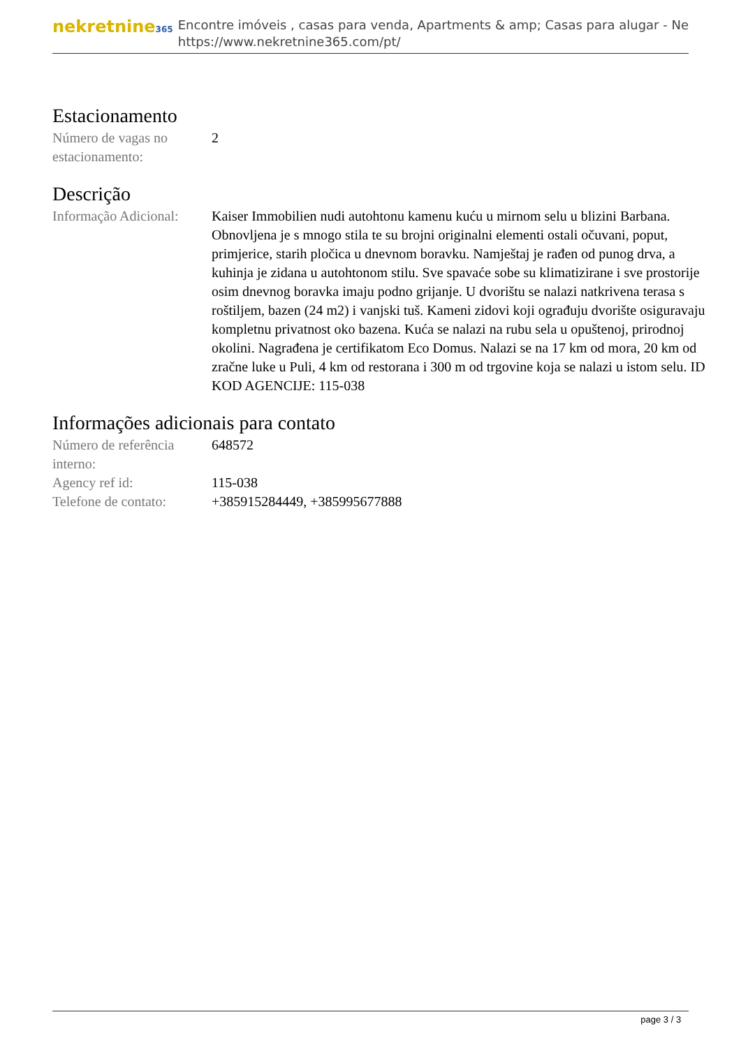nekretnine365
Encontre imóveis , casas para venda, Apartments & amp; Casas para alugar - Ne
https://www.nekretnine365.com/pt/
Estacionamento
| Número de vagas no estacionamento: | 2 |
Descrição
| Informação Adicional: | Kaiser Immobilien nudi autohtonu kamenu kuću u mirnom selu u blizini Barbana. Obnovljena je s mnogo stila te su brojni originalni elementi ostali očuvani, poput, primjerice, starih pločica u dnevnom boravku. Namještaj je rađen od punog drva, a kuhinja je zidana u autohtonom stilu. Sve spavaće sobe su klimatizirane i sve prostorije osim dnevnog boravka imaju podno grijanje. U dvorištu se nalazi natkrivena terasa s roštiljem, bazen (24 m2) i vanjski tuš. Kameni zidovi koji ograđuju dvorište osiguravaju kompletnu privatnost oko bazena. Kuća se nalazi na rubu sela u opuštenoj, prirodnoj okolini. Nagrađena je certifikatom Eco Domus. Nalazi se na 17 km od mora, 20 km od zračne luke u Puli, 4 km od restorana i 300 m od trgovine koja se nalazi u istom selu. ID KOD AGENCIJE: 115-038 |
Informações adicionais para contato
| Número de referência interno: | 648572 |
| Agency ref id: | 115-038 |
| Telefone de contato: | +385915284449, +385995677888 |
page 3 / 3